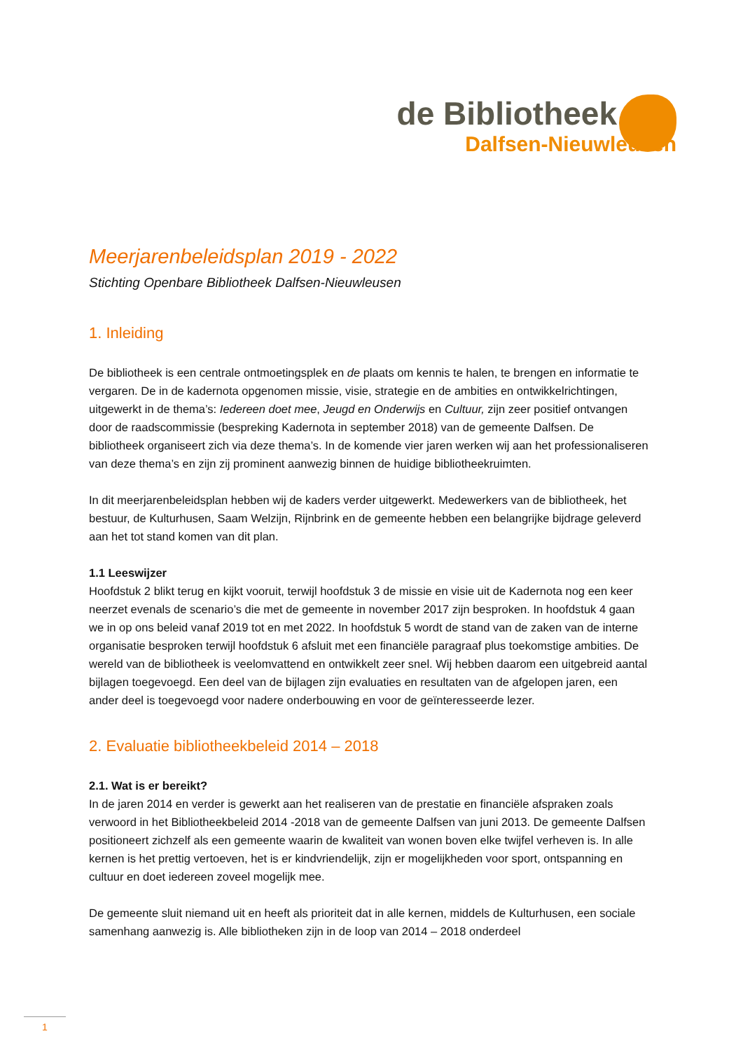de Bibliotheek
Dalfsen-Nieuwleusen
Meerjarenbeleidsplan 2019 - 2022
Stichting Openbare Bibliotheek Dalfsen-Nieuwleusen
1. Inleiding
De bibliotheek is een centrale ontmoetingsplek en de plaats om kennis te halen, te brengen en informatie te vergaren. De in de kadernota opgenomen missie, visie, strategie en de ambities en ontwikkelrichtingen, uitgewerkt in de thema’s: Iedereen doet mee, Jeugd en Onderwijs en Cultuur, zijn zeer positief ontvangen door de raadscommissie (bespreking Kadernota in september 2018) van de gemeente Dalfsen. De bibliotheek organiseert zich via deze thema’s. In de komende vier jaren werken wij aan het professionaliseren van deze thema’s en zijn zij prominent aanwezig binnen de huidige bibliotheekruimten.
In dit meerjarenbeleidsplan hebben wij de kaders verder uitgewerkt. Medewerkers van de bibliotheek, het bestuur, de Kulturhusen, Saam Welzijn, Rijnbrink en de gemeente hebben een belangrijke bijdrage geleverd aan het tot stand komen van dit plan.
1.1 Leeswijzer
Hoofdstuk 2 blikt terug en kijkt vooruit, terwijl hoofdstuk 3 de missie en visie uit de Kadernota nog een keer neerzet evenals de scenario’s die met de gemeente in november 2017 zijn besproken. In hoofdstuk 4 gaan we in op ons beleid vanaf 2019 tot en met 2022. In hoofdstuk 5 wordt de stand van de zaken van de interne organisatie besproken terwijl hoofdstuk 6 afsluit met een financiële paragraaf plus toekomstige ambities. De wereld van de bibliotheek is veelomvattend en ontwikkelt zeer snel. Wij hebben daarom een uitgebreid aantal bijlagen toegevoegd. Een deel van de bijlagen zijn evaluaties en resultaten van de afgelopen jaren, een ander deel is toegevoegd voor nadere onderbouwing en voor de geïnteresseerde lezer.
2. Evaluatie bibliotheekbeleid 2014 – 2018
2.1. Wat is er bereikt?
In de jaren 2014 en verder is gewerkt aan het realiseren van de prestatie en financiële afspraken zoals verwoord in het Bibliotheekbeleid 2014 -2018 van de gemeente Dalfsen van juni 2013. De gemeente Dalfsen positioneert zichzelf als een gemeente waarin de kwaliteit van wonen boven elke twijfel verheven is. In alle kernen is het prettig vertoeven, het is er kindvriendelijk, zijn er mogelijkheden voor sport, ontspanning en cultuur en doet iedereen zoveel mogelijk mee.
De gemeente sluit niemand uit en heeft als prioriteit dat in alle kernen, middels de Kulturhusen, een sociale samenhang aanwezig is. Alle bibliotheken zijn in de loop van 2014 – 2018 onderdeel
1